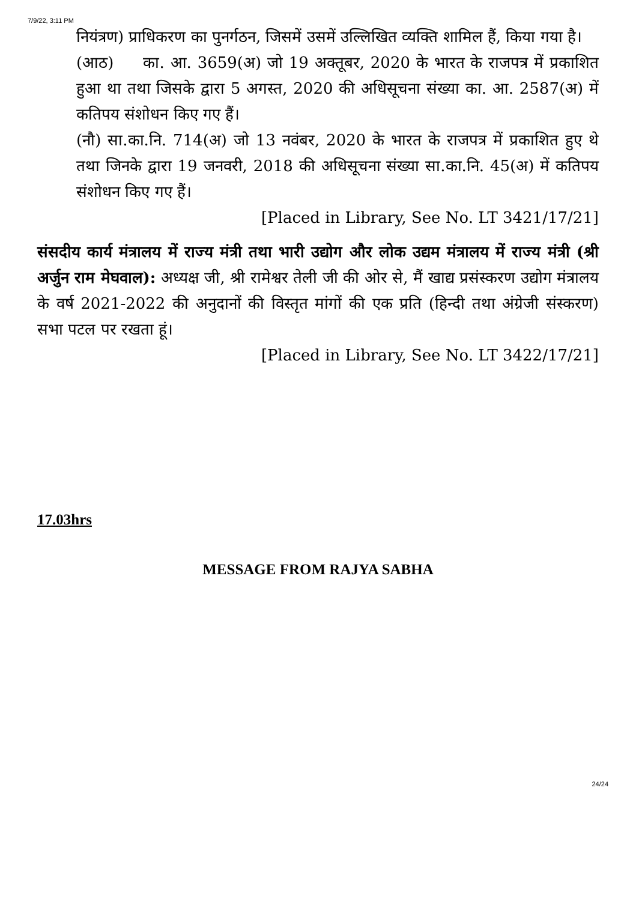7/9/22, 3:11 PM
नियंत्रण) प्राधिकरण का पुनर्गठन, जिसमें उसमें उल्लिखित व्यक्ति शामिल हैं, किया गया है।
(आठ) का. आ. 3659(अ) जो 19 अक्तूबर, 2020 के भारत के राजपत्र में प्रकाशित हुआ था तथा जिसके द्वारा 5 अगस्त, 2020 की अधिसूचना संख्या का. आ. 2587(अ) में कतिपय संशोधन किए गए हैं।
(नौ) सा.का.नि. 714(अ) जो 13 नवंबर, 2020 के भारत के राजपत्र में प्रकाशित हुए थे तथा जिनके द्वारा 19 जनवरी, 2018 की अधिसूचना संख्या सा.का.नि. 45(अ) में कतिपय संशोधन किए गए हैं।
[Placed in Library, See No. LT 3421/17/21]
संसदीय कार्य मंत्रालय में राज्य मंत्री तथा भारी उद्योग और लोक उद्यम मंत्रालय में राज्य मंत्री (श्री अर्जुन राम मेघवाल): अध्यक्ष जी, श्री रामेश्वर तेली जी की ओर से, मैं खाद्य प्रसंस्करण उद्योग मंत्रालय के वर्ष 2021-2022 की अनुदानों की विस्तृत मांगों की एक प्रति (हिन्दी तथा अंग्रेजी संस्करण) सभा पटल पर रखता हूं।
[Placed in Library, See No. LT 3422/17/21]
17.03hrs
MESSAGE FROM RAJYA SABHA
24/24